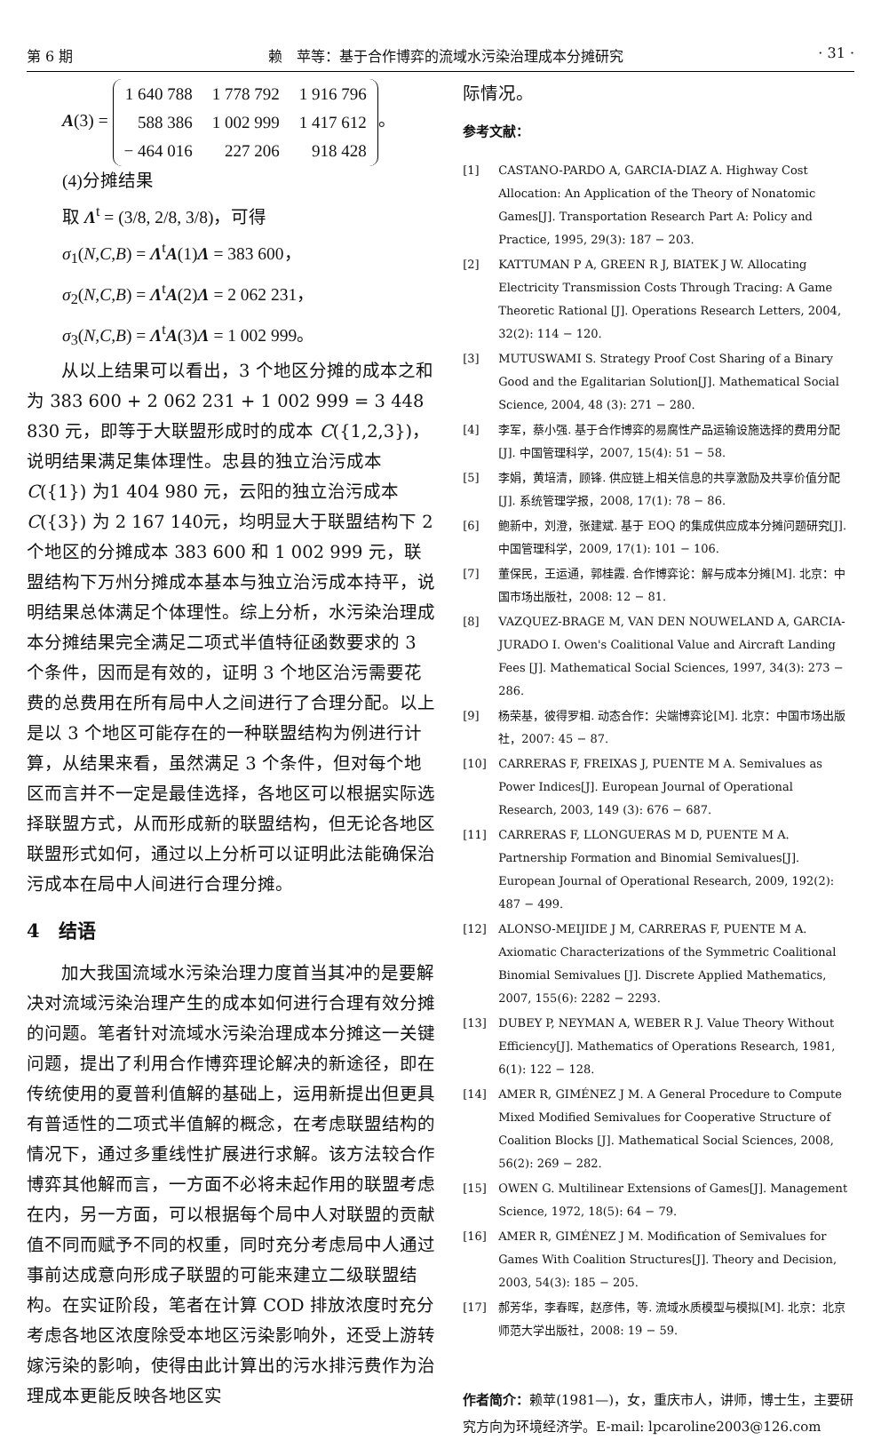第 6 期 赖　苹等：基于合作博弈的流域水污染治理成本分摊研究 · 31 ·
A(3) =
| 1 640 788 | 1 778 792 | 1 916 796 |
| 588 386 | 1 002 999 | 1 417 612 |
| − 464 016 | 227 206 | 918 428 |
。
(4)分摊结果
取 Λ<sup>t</sup> = (3/8, 2/8, 3/8)，可得
σ<sub>1</sub>(N,C,B) = Λ<sup>t</sup>A(1)Λ = 383 600，
σ<sub>2</sub>(N,C,B) = Λ<sup>t</sup>A(2)Λ = 2 062 231，
σ<sub>3</sub>(N,C,B) = Λ<sup>t</sup>A(3)Λ = 1 002 999。
从以上结果可以看出，3 个地区分摊的成本之和为 383 600 + 2 062 231 + 1 002 999 = 3 448 830 元，即等于大联盟形成时的成本 C({1,2,3})，说明结果满足集体理性。忠县的独立治污成本 C({1}) 为1 404 980 元，云阳的独立治污成本 C({3}) 为 2 167 140元，均明显大于联盟结构下 2 个地区的分摊成本 383 600 和 1 002 999 元，联盟结构下万州分摊成本基本与独立治污成本持平，说明结果总体满足个体理性。综上分析，水污染治理成本分摊结果完全满足二项式半值特征函数要求的 3 个条件，因而是有效的，证明 3 个地区治污需要花费的总费用在所有局中人之间进行了合理分配。以上是以 3 个地区可能存在的一种联盟结构为例进行计算，从结果来看，虽然满足 3 个条件，但对每个地区而言并不一定是最佳选择，各地区可以根据实际选择联盟方式，从而形成新的联盟结构，但无论各地区联盟形式如何，通过以上分析可以证明此法能确保治污成本在局中人间进行合理分摊。
4　结语
加大我国流域水污染治理力度首当其冲的是要解决对流域污染治理产生的成本如何进行合理有效分摊的问题。笔者针对流域水污染治理成本分摊这一关键问题，提出了利用合作博弈理论解决的新途径，即在传统使用的夏普利值解的基础上，运用新提出但更具有普适性的二项式半值解的概念，在考虑联盟结构的情况下，通过多重线性扩展进行求解。该方法较合作博弈其他解而言，一方面不必将未起作用的联盟考虑在内，另一方面，可以根据每个局中人对联盟的贡献值不同而赋予不同的权重，同时充分考虑局中人通过事前达成意向形成子联盟的可能来建立二级联盟结构。在实证阶段，笔者在计算 COD 排放浓度时充分考虑各地区浓度除受本地区污染影响外，还受上游转嫁污染的影响，使得由此计算出的污水排污费作为治理成本更能反映各地区实
际情况。
参考文献：
[1] CASTANO-PARDO A, GARCIA-DIAZ A. Highway Cost Allocation: An Application of the Theory of Nonatomic Games[J]. Transportation Research Part A: Policy and Practice, 1995, 29(3): 187 − 203.
[2] KATTUMAN P A, GREEN R J, BIATEK J W. Allocating Electricity Transmission Costs Through Tracing: A Game Theoretic Rational [J]. Operations Research Letters, 2004, 32(2): 114 − 120.
[3] MUTUSWAMI S. Strategy Proof Cost Sharing of a Binary Good and the Egalitarian Solution[J]. Mathematical Social Science, 2004, 48 (3): 271 − 280.
[4] 李军，蔡小强. 基于合作博弈的易腐性产品运输设施选择的费用分配[J]. 中国管理科学，2007, 15(4): 51 − 58.
[5] 李娟，黄培清，顾锋. 供应链上相关信息的共享激励及共享价值分配[J]. 系统管理学报，2008, 17(1): 78 − 86.
[6] 鲍新中，刘澄，张建斌. 基于 EOQ 的集成供应成本分摊问题研究[J]. 中国管理科学，2009, 17(1): 101 − 106.
[7] 董保民，王运通，郭桂霞. 合作博弈论：解与成本分摊[M]. 北京：中国市场出版社，2008: 12 − 81.
[8] VAZQUEZ-BRAGE M, VAN DEN NOUWELAND A, GARCIA-JURADO I. Owen's Coalitional Value and Aircraft Landing Fees [J]. Mathematical Social Sciences, 1997, 34(3): 273 − 286.
[9] 杨荣基，彼得罗相. 动态合作：尖端博弈论[M]. 北京：中国市场出版社，2007: 45 − 87.
[10] CARRERAS F, FREIXAS J, PUENTE M A. Semivalues as Power Indices[J]. European Journal of Operational Research, 2003, 149 (3): 676 − 687.
[11] CARRERAS F, LLONGUERAS M D, PUENTE M A. Partnership Formation and Binomial Semivalues[J]. European Journal of Operational Research, 2009, 192(2): 487 − 499.
[12] ALONSO-MEIJIDE J M, CARRERAS F, PUENTE M A. Axiomatic Characterizations of the Symmetric Coalitional Binomial Semivalues [J]. Discrete Applied Mathematics, 2007, 155(6): 2282 − 2293.
[13] DUBEY P, NEYMAN A, WEBER R J. Value Theory Without Efficiency[J]. Mathematics of Operations Research, 1981, 6(1): 122 − 128.
[14] AMER R, GIMÉNEZ J M. A General Procedure to Compute Mixed Modified Semivalues for Cooperative Structure of Coalition Blocks [J]. Mathematical Social Sciences, 2008, 56(2): 269 − 282.
[15] OWEN G. Multilinear Extensions of Games[J]. Management Science, 1972, 18(5): 64 − 79.
[16] AMER R, GIMÉNEZ J M. Modification of Semivalues for Games With Coalition Structures[J]. Theory and Decision, 2003, 54(3): 185 − 205.
[17] 郝芳华，李春晖，赵彦伟，等. 流域水质模型与模拟[M]. 北京：北京师范大学出版社，2008: 19 − 59.
作者简介：赖苹(1981—)，女，重庆市人，讲师，博士生，主要研究方向为环境经济学。E-mail: lpcaroline2003@126.com